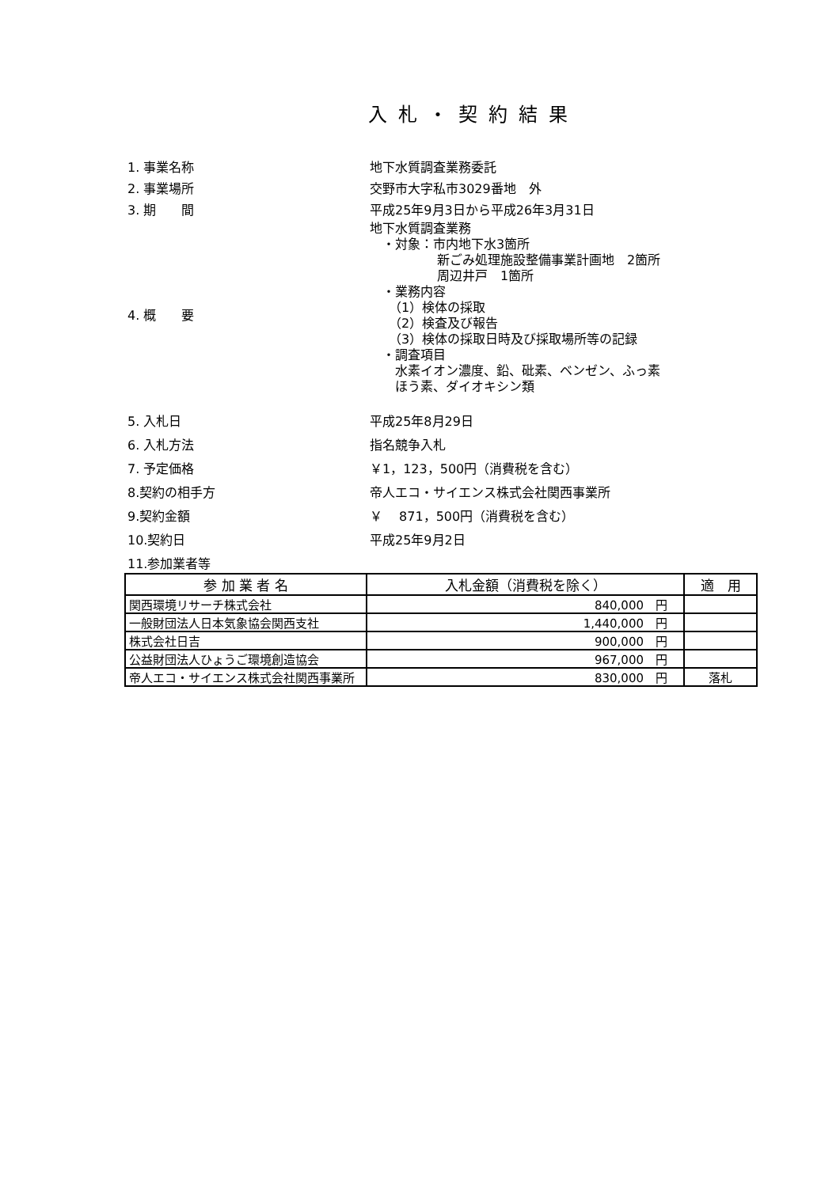入札・契約結果
1. 事業名称 地下水質調査業務委託
2. 事業場所 交野市大字私市3029番地　外
3. 期　　間 平成25年9月3日から平成26年3月31日
4. 概　　要 地下水質調査業務
　・対象：市内地下水3箇所
新ごみ処理施設整備事業計画地　2箇所
周辺井戸　1箇所
　・業務内容
　　（1）検体の採取
　　（2）検査及び報告
　　（3）検体の採取日時及び採取場所等の記録
　・調査項目
　　水素イオン濃度、鉛、砒素、ベンゼン、ふっ素
　　ほう素、ダイオキシン類
5. 入札日 平成25年8月29日
6. 入札方法 指名競争入札
7. 予定価格 ￥1，123，500円（消費税を含む）
8.契約の相手方 帝人エコ・サイエンス株式会社関西事業所
9.契約金額 ￥　 871，500円（消費税を含む）
10.契約日 平成25年9月2日
11.参加業者等
| 参 加 業 者 名 | 入札金額（消費税を除く） | 適 用 |
| --- | --- | --- |
| 関西環境リサーチ株式会社 | 840,000 円 | |
| 一般財団法人日本気象協会関西支社 | 1,440,000 円 | |
| 株式会社日吉 | 900,000 円 | |
| 公益財団法人ひょうご環境創造協会 | 967,000 円 | |
| 帝人エコ・サイエンス株式会社関西事業所 | 830,000 円 | 落札 |